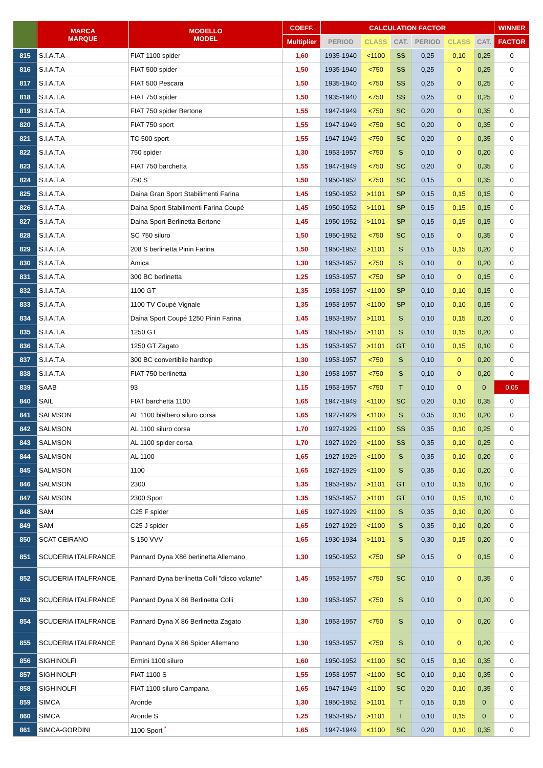| | MARCA MARQUE | MODELLO MODEL | COEFF. | CALCULATION FACTOR | | | | | | WINNER |
| --- | --- | --- | --- | --- | --- | --- | --- | --- | --- | --- |
| | | | Multiplier | PERIOD | CLASS | CAT. | PERIOD | CLASS | CAT. | FACTOR |
| 815 | S.I.A.T.A | FIAT 1100 spider | 1,60 | 1935-1940 | <1100 | SS | 0,25 | 0,10 | 0,25 | 0 |
| 816 | S.I.A.T.A | FIAT 500 spider | 1,50 | 1935-1940 | <750 | SS | 0,25 | 0 | 0,25 | 0 |
| 817 | S.I.A.T.A | FIAT 500 Pescara | 1,50 | 1935-1940 | <750 | SS | 0,25 | 0 | 0,25 | 0 |
| 818 | S.I.A.T.A | FIAT 750 spider | 1,50 | 1935-1940 | <750 | SS | 0,25 | 0 | 0,25 | 0 |
| 819 | S.I.A.T.A | FIAT 750 spider Bertone | 1,55 | 1947-1949 | <750 | SC | 0,20 | 0 | 0,35 | 0 |
| 820 | S.I.A.T.A | FIAT 750 sport | 1,55 | 1947-1949 | <750 | SC | 0,20 | 0 | 0,35 | 0 |
| 821 | S.I.A.T.A | TC 500 sport | 1,55 | 1947-1949 | <750 | SC | 0,20 | 0 | 0,35 | 0 |
| 822 | S.I.A.T.A | 750 spider | 1,30 | 1953-1957 | <750 | S | 0,10 | 0 | 0,20 | 0 |
| 823 | S.I.A.T.A | FIAT 750 barchetta | 1,55 | 1947-1949 | <750 | SC | 0,20 | 0 | 0,35 | 0 |
| 824 | S.I.A.T.A | 750 S | 1,50 | 1950-1952 | <750 | SC | 0,15 | 0 | 0,35 | 0 |
| 825 | S.I.A.T.A | Daina Gran Sport Stabilimenti Farina | 1,45 | 1950-1952 | >1101 | SP | 0,15 | 0,15 | 0,15 | 0 |
| 826 | S.I.A.T.A | Daina Sport Stabilimenti Farina Coupé | 1,45 | 1950-1952 | >1101 | SP | 0,15 | 0,15 | 0,15 | 0 |
| 827 | S.I.A.T.A | Daina Sport Berlinetta Bertone | 1,45 | 1950-1952 | >1101 | SP | 0,15 | 0,15 | 0,15 | 0 |
| 828 | S.I.A.T.A | SC 750 siluro | 1,50 | 1950-1952 | <750 | SC | 0,15 | 0 | 0,35 | 0 |
| 829 | S.I.A.T.A | 208 S berlinetta Pinin Farina | 1,50 | 1950-1952 | >1101 | S | 0,15 | 0,15 | 0,20 | 0 |
| 830 | S.I.A.T.A | Amica | 1,30 | 1953-1957 | <750 | S | 0,10 | 0 | 0,20 | 0 |
| 831 | S.I.A.T.A | 300 BC berlinetta | 1,25 | 1953-1957 | <750 | SP | 0,10 | 0 | 0,15 | 0 |
| 832 | S.I.A.T.A | 1100 GT | 1,35 | 1953-1957 | <1100 | SP | 0,10 | 0,10 | 0,15 | 0 |
| 833 | S.I.A.T.A | 1100 TV Coupé Vignale | 1,35 | 1953-1957 | <1100 | SP | 0,10 | 0,10 | 0,15 | 0 |
| 834 | S.I.A.T.A | Daina Sport Coupé 1250 Pinin Farina | 1,45 | 1953-1957 | >1101 | S | 0,10 | 0,15 | 0,20 | 0 |
| 835 | S.I.A.T.A | 1250 GT | 1,45 | 1953-1957 | >1101 | S | 0,10 | 0,15 | 0,20 | 0 |
| 836 | S.I.A.T.A | 1250 GT Zagato | 1,35 | 1953-1957 | >1101 | GT | 0,10 | 0,15 | 0,10 | 0 |
| 837 | S.I.A.T.A | 300 BC convertibile hardtop | 1,30 | 1953-1957 | <750 | S | 0,10 | 0 | 0,20 | 0 |
| 838 | S.I.A.T.A | FIAT 750 berlinetta | 1,30 | 1953-1957 | <750 | S | 0,10 | 0 | 0,20 | 0 |
| 839 | SAAB | 93 | 1,15 | 1953-1957 | <750 | T | 0,10 | 0 | 0 | 0,05 |
| 840 | SAIL | FIAT barchetta 1100 | 1,65 | 1947-1949 | <1100 | SC | 0,20 | 0,10 | 0,35 | 0 |
| 841 | SALMSON | AL 1100 bialbero siluro corsa | 1,65 | 1927-1929 | <1100 | S | 0,35 | 0,10 | 0,20 | 0 |
| 842 | SALMSON | AL 1100 siluro corsa | 1,70 | 1927-1929 | <1100 | SS | 0,35 | 0,10 | 0,25 | 0 |
| 843 | SALMSON | AL 1100 spider corsa | 1,70 | 1927-1929 | <1100 | SS | 0,35 | 0,10 | 0,25 | 0 |
| 844 | SALMSON | AL 1100 | 1,65 | 1927-1929 | <1100 | S | 0,35 | 0,10 | 0,20 | 0 |
| 845 | SALMSON | 1100 | 1,65 | 1927-1929 | <1100 | S | 0,35 | 0,10 | 0,20 | 0 |
| 846 | SALMSON | 2300 | 1,35 | 1953-1957 | >1101 | GT | 0,10 | 0,15 | 0,10 | 0 |
| 847 | SALMSON | 2300 Sport | 1,35 | 1953-1957 | >1101 | GT | 0,10 | 0,15 | 0,10 | 0 |
| 848 | SAM | C25 F spider | 1,65 | 1927-1929 | <1100 | S | 0,35 | 0,10 | 0,20 | 0 |
| 849 | SAM | C25 J spider | 1,65 | 1927-1929 | <1100 | S | 0,35 | 0,10 | 0,20 | 0 |
| 850 | SCAT CEIRANO | S 150 VVV | 1,65 | 1930-1934 | >1101 | S | 0,30 | 0,15 | 0,20 | 0 |
| 851 | SCUDERIA ITALFRANCE | Panhard Dyna X86 berlinetta Allemano | 1,30 | 1950-1952 | <750 | SP | 0,15 | 0 | 0,15 | 0 |
| 852 | SCUDERIA ITALFRANCE | Panhard Dyna berlinetta Colli "disco volante" | 1,45 | 1953-1957 | <750 | SC | 0,10 | 0 | 0,35 | 0 |
| 853 | SCUDERIA ITALFRANCE | Panhard Dyna X 86 Berlinetta Colli | 1,30 | 1953-1957 | <750 | S | 0,10 | 0 | 0,20 | 0 |
| 854 | SCUDERIA ITALFRANCE | Panhard Dyna X 86 Berlinetta Zagato | 1,30 | 1953-1957 | <750 | S | 0,10 | 0 | 0,20 | 0 |
| 855 | SCUDERIA ITALFRANCE | Panhard Dyna X 86 Spider Allemano | 1,30 | 1953-1957 | <750 | S | 0,10 | 0 | 0,20 | 0 |
| 856 | SIGHINOLFI | Ermini 1100 siluro | 1,60 | 1950-1952 | <1100 | SC | 0,15 | 0,10 | 0,35 | 0 |
| 857 | SIGHINOLFI | FIAT 1100 S | 1,55 | 1953-1957 | <1100 | SC | 0,10 | 0,10 | 0,35 | 0 |
| 858 | SIGHINOLFI | FIAT 1100 siluro Campana | 1,65 | 1947-1949 | <1100 | SC | 0,20 | 0,10 | 0,35 | 0 |
| 859 | SIMCA | Aronde | 1,30 | 1950-1952 | >1101 | T | 0,15 | 0,15 | 0 | 0 |
| 860 | SIMCA | Aronde S | 1,25 | 1953-1957 | >1101 | T | 0,10 | 0,15 | 0 | 0 |
| 861 | SIMCA-GORDINI | 1100 Sport <sup>*</sup> | 1,65 | 1947-1949 | <1100 | SC | 0,20 | 0,10 | 0,35 | 0 |